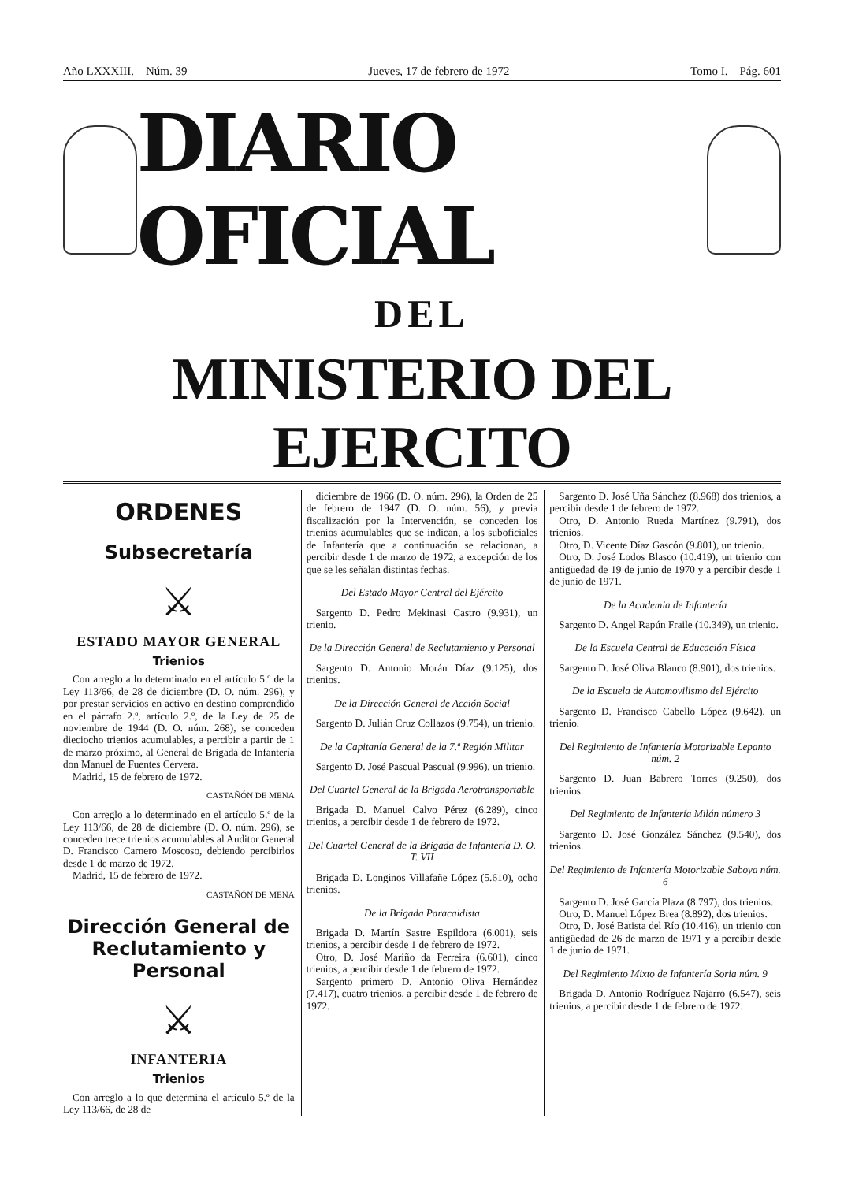Año LXXXIII.—Núm. 39 Jueves, 17 de febrero de 1972 Tomo I.—Pág. 601
DIARIO OFICIAL
DEL
MINISTERIO DEL EJERCITO
ORDENES
Subsecretaría
⚔
ESTADO MAYOR GENERAL
Trienios
Con arreglo a lo determinado en el artículo 5.º de la Ley 113/66, de 28 de diciembre (D. O. núm. 296), y por prestar servicios en activo en destino comprendido en el párrafo 2.º, artículo 2.º, de la Ley de 25 de noviembre de 1944 (D. O. núm. 268), se conceden dieciocho trienios acumulables, a percibir a partir de 1 de marzo próximo, al General de Brigada de Infantería don Manuel de Fuentes Cervera.
Madrid, 15 de febrero de 1972.
CASTAÑÓN DE MENA
Con arreglo a lo determinado en el artículo 5.º de la Ley 113/66, de 28 de diciembre (D. O. núm. 296), se conceden trece trienios acumulables al Auditor General D. Francisco Carnero Moscoso, debiendo percibirlos desde 1 de marzo de 1972.
Madrid, 15 de febrero de 1972.
CASTAÑÓN DE MENA
Dirección General de Reclutamiento y Personal
⚔
INFANTERIA
Trienios
Con arreglo a lo que determina el artículo 5.º de la Ley 113/66, de 28 de
diciembre de 1966 (D. O. núm. 296), la Orden de 25 de febrero de 1947 (D. O. núm. 56), y previa fiscalización por la Intervención, se conceden los trienios acumulables que se indican, a los suboficiales de Infantería que a continuación se relacionan, a percibir desde 1 de marzo de 1972, a excepción de los que se les señalan distintas fechas.
Del Estado Mayor Central del Ejército
Sargento D. Pedro Mekinasi Castro (9.931), un trienio.
De la Dirección General de Reclutamiento y Personal
Sargento D. Antonio Morán Díaz (9.125), dos trienios.
De la Dirección General de Acción Social
Sargento D. Julián Cruz Collazos (9.754), un trienio.
De la Capitanía General de la 7.ª Región Militar
Sargento D. José Pascual Pascual (9.996), un trienio.
Del Cuartel General de la Brigada Aerotransportable
Brigada D. Manuel Calvo Pérez (6.289), cinco trienios, a percibir desde 1 de febrero de 1972.
Del Cuartel General de la Brigada de Infantería D. O. T. VII
Brigada D. Longinos Villafañe López (5.610), ocho trienios.
De la Brigada Paracaidista
Brigada D. Martín Sastre Espildora (6.001), seis trienios, a percibir desde 1 de febrero de 1972.
Otro, D. José Mariño da Ferreira (6.601), cinco trienios, a percibir desde 1 de febrero de 1972.
Sargento primero D. Antonio Oliva Hernández (7.417), cuatro trienios, a percibir desde 1 de febrero de 1972.
Sargento D. José Uña Sánchez (8.968) dos trienios, a percibir desde 1 de febrero de 1972.
Otro, D. Antonio Rueda Martínez (9.791), dos trienios.
Otro, D. Vicente Díaz Gascón (9.801), un trienio.
Otro, D. José Lodos Blasco (10.419), un trienio con antigüedad de 19 de junio de 1970 y a percibir desde 1 de junio de 1971.
De la Academia de Infantería
Sargento D. Angel Rapún Fraile (10.349), un trienio.
De la Escuela Central de Educación Física
Sargento D. José Oliva Blanco (8.901), dos trienios.
De la Escuela de Automovilismo del Ejército
Sargento D. Francisco Cabello López (9.642), un trienio.
Del Regimiento de Infantería Motorizable Lepanto núm. 2
Sargento D. Juan Babrero Torres (9.250), dos trienios.
Del Regimiento de Infantería Milán número 3
Sargento D. José González Sánchez (9.540), dos trienios.
Del Regimiento de Infantería Motorizable Saboya núm. 6
Sargento D. José García Plaza (8.797), dos trienios.
Otro, D. Manuel López Brea (8.892), dos trienios.
Otro, D. José Batista del Río (10.416), un trienio con antigüedad de 26 de marzo de 1971 y a percibir desde 1 de junio de 1971.
Del Regimiento Mixto de Infantería Soria núm. 9
Brigada D. Antonio Rodríguez Najarro (6.547), seis trienios, a percibir desde 1 de febrero de 1972.